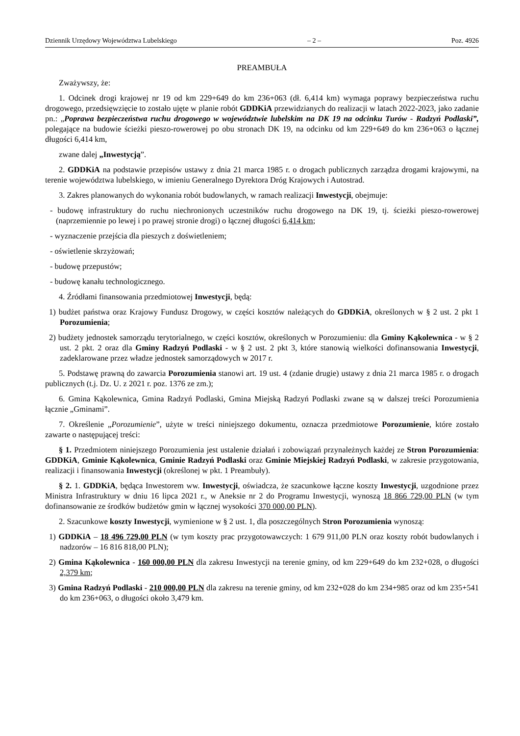Dziennik Urzędowy Województwa Lubelskiego – 2 – Poz. 4926
PREAMBUŁA
Zważywszy, że:
1. Odcinek drogi krajowej nr 19 od km 229+649 do km 236+063 (dł. 6,414 km) wymaga poprawy bezpieczeństwa ruchu drogowego, przedsięwzięcie to zostało ujęte w planie robót GDDKiA przewidzianych do realizacji w latach 2022-2023, jako zadanie pn.: „Poprawa bezpieczeństwa ruchu drogowego w województwie lubelskim na DK 19 na odcinku Turów - Radzyń Podlaski”, polegające na budowie ścieżki pieszo-rowerowej po obu stronach DK 19, na odcinku od km 229+649 do km 236+063 o łącznej długości 6,414 km,
zwane dalej „Inwestycją”.
2. GDDKiA na podstawie przepisów ustawy z dnia 21 marca 1985 r. o drogach publicznych zarządza drogami krajowymi, na terenie województwa lubelskiego, w imieniu Generalnego Dyrektora Dróg Krajowych i Autostrad.
3. Zakres planowanych do wykonania robót budowlanych, w ramach realizacji Inwestycji, obejmuje:
- budowę infrastruktury do ruchu niechronionych uczestników ruchu drogowego na DK 19, tj. ścieżki pieszo-rowerowej (naprzemiennie po lewej i po prawej stronie drogi) o łącznej długości 6,414 km;
- wyznaczenie przejścia dla pieszych z doświetleniem;
- oświetlenie skrzyżowań;
- budowę przepustów;
- budowę kanału technologicznego.
4. Źródłami finansowania przedmiotowej Inwestycji, będą:
1) budżet państwa oraz Krajowy Fundusz Drogowy, w części kosztów należących do GDDKiA, określonych w § 2 ust. 2 pkt 1 Porozumienia;
2) budżety jednostek samorządu terytorialnego, w części kosztów, określonych w Porozumieniu: dla Gminy Kąkolewnica - w § 2 ust. 2 pkt. 2 oraz dla Gminy Radzyń Podlaski - w § 2 ust. 2 pkt 3, które stanowią wielkości dofinansowania Inwestycji, zadeklarowane przez władze jednostek samorządowych w 2017 r.
5. Podstawę prawną do zawarcia Porozumienia stanowi art. 19 ust. 4 (zdanie drugie) ustawy z dnia 21 marca 1985 r. o drogach publicznych (t.j. Dz. U. z 2021 r. poz. 1376 ze zm.);
6. Gmina Kąkolewnica, Gmina Radzyń Podlaski, Gmina Miejską Radzyń Podlaski zwane są w dalszej treści Porozumienia łącznie „Gminami”.
7. Określenie „Porozumienie”, użyte w treści niniejszego dokumentu, oznacza przedmiotowe Porozumienie, które zostało zawarte o następującej treści:
§ 1. Przedmiotem niniejszego Porozumienia jest ustalenie działań i zobowiązań przynależnych każdej ze Stron Porozumienia: GDDKiA, Gminie Kąkolewnica, Gminie Radzyń Podlaski oraz Gminie Miejskiej Radzyń Podlaski, w zakresie przygotowania, realizacji i finansowania Inwestycji (określonej w pkt. 1 Preambuły).
§ 2. 1. GDDKiA, będąca Inwestorem ww. Inwestycji, oświadcza, że szacunkowe łączne koszty Inwestycji, uzgodnione przez Ministra Infrastruktury w dniu 16 lipca 2021 r., w Aneksie nr 2 do Programu Inwestycji, wynoszą 18 866 729,00 PLN (w tym dofinansowanie ze środków budżetów gmin w łącznej wysokości 370 000,00 PLN).
2. Szacunkowe koszty Inwestycji, wymienione w § 2 ust. 1, dla poszczególnych Stron Porozumienia wynoszą:
1) GDDKiA – 18 496 729,00 PLN (w tym koszty prac przygotowawczych: 1 679 911,00 PLN oraz koszty robót budowlanych i nadzorów – 16 816 818,00 PLN);
2) Gmina Kąkolewnica - 160 000,00 PLN dla zakresu Inwestycji na terenie gminy, od km 229+649 do km 232+028, o długości 2,379 km;
3) Gmina Radzyń Podlaski - 210 000,00 PLN dla zakresu na terenie gminy, od km 232+028 do km 234+985 oraz od km 235+541 do km 236+063, o długości około 3,479 km.